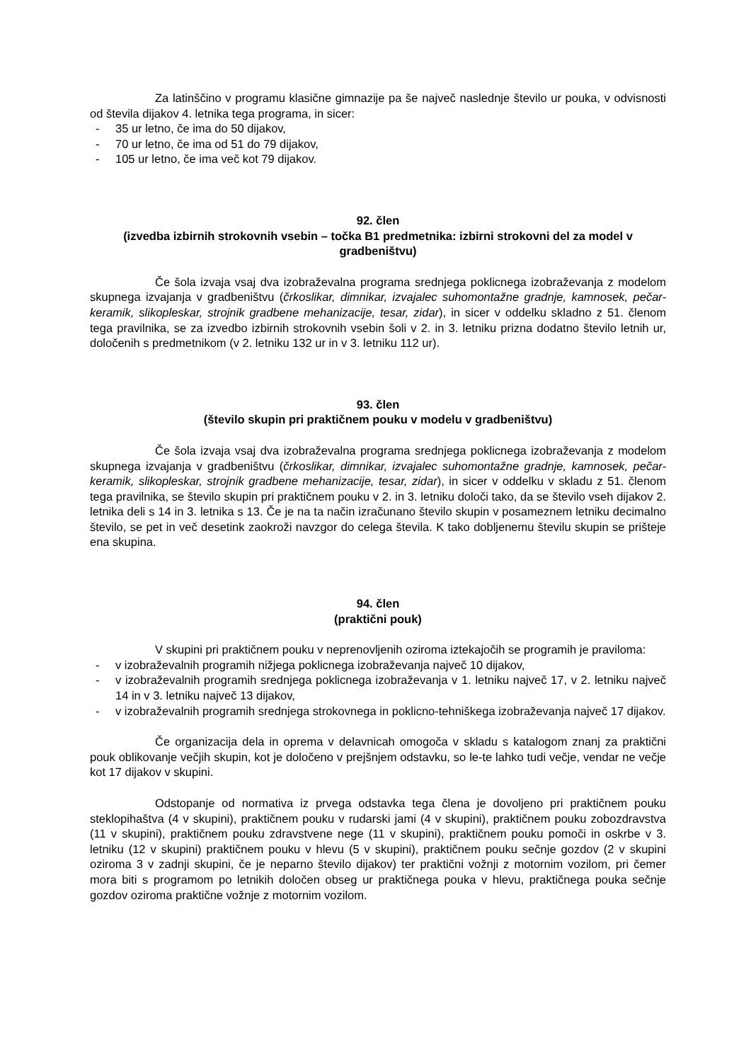Za latinščino v programu klasične gimnazije pa še največ naslednje število ur pouka, v odvisnosti od števila dijakov 4. letnika tega programa, in sicer:
- 35 ur letno, če ima do 50 dijakov,
- 70 ur letno, če ima od 51 do 79 dijakov,
- 105 ur letno, če ima več kot 79 dijakov.
92. člen
(izvedba izbirnih strokovnih vsebin – točka B1 predmetnika: izbirni strokovni del za model v gradbeništvu)
Če šola izvaja vsaj dva izobraževalna programa srednjega poklicnega izobraževanja z modelom skupnega izvajanja v gradbeništvu (črkoslikar, dimnikar, izvajalec suhomontažne gradnje, kamnosek, pečar-keramik, slikopleskar, strojnik gradbene mehanizacije, tesar, zidar), in sicer v oddelku skladno z 51. členom tega pravilnika, se za izvedbo izbirnih strokovnih vsebin šoli v 2. in 3. letniku prizna dodatno število letnih ur, določenih s predmetnikom (v 2. letniku 132 ur in v 3. letniku 112 ur).
93. člen
(število skupin pri praktičnem pouku v modelu v gradbeništvu)
Če šola izvaja vsaj dva izobraževalna programa srednjega poklicnega izobraževanja z modelom skupnega izvajanja v gradbeništvu (črkoslikar, dimnikar, izvajalec suhomontažne gradnje, kamnosek, pečar-keramik, slikopleskar, strojnik gradbene mehanizacije, tesar, zidar), in sicer v oddelku v skladu z 51. členom tega pravilnika, se število skupin pri praktičnem pouku v 2. in 3. letniku določi tako, da se število vseh dijakov 2. letnika deli s 14 in 3. letnika s 13. Če je na ta način izračunano število skupin v posameznem letniku decimalno število, se pet in več desetink zaokroži navzgor do celega števila. K tako dobljenemu številu skupin se prišteje ena skupina.
94. člen
(praktični pouk)
V skupini pri praktičnem pouku v neprenovljenih oziroma iztekajočih se programih je praviloma:
- v izobraževalnih programih nižjega poklicnega izobraževanja največ 10 dijakov,
- v izobraževalnih programih srednjega poklicnega izobraževanja v 1. letniku največ 17, v 2. letniku največ 14 in v 3. letniku največ 13 dijakov,
- v izobraževalnih programih srednjega strokovnega in poklicno-tehniškega izobraževanja največ 17 dijakov.
Če organizacija dela in oprema v delavnicah omogoča v skladu s katalogom znanj za praktični pouk oblikovanje večjih skupin, kot je določeno v prejšnjem odstavku, so le-te lahko tudi večje, vendar ne večje kot 17 dijakov v skupini.
Odstopanje od normativa iz prvega odstavka tega člena je dovoljeno pri praktičnem pouku steklopihaštva (4 v skupini), praktičnem pouku v rudarski jami (4 v skupini), praktičnem pouku zobozdravstva (11 v skupini), praktičnem pouku zdravstvene nege (11 v skupini), praktičnem pouku pomoči in oskrbe v 3. letniku (12 v skupini) praktičnem pouku v hlevu (5 v skupini), praktičnem pouku sečnje gozdov (2 v skupini oziroma 3 v zadnji skupini, če je neparno število dijakov) ter praktični vožnji z motornim vozilom, pri čemer mora biti s programom po letnikih določen obseg ur praktičnega pouka v hlevu, praktičnega pouka sečnje gozdov oziroma praktične vožnje z motornim vozilom.